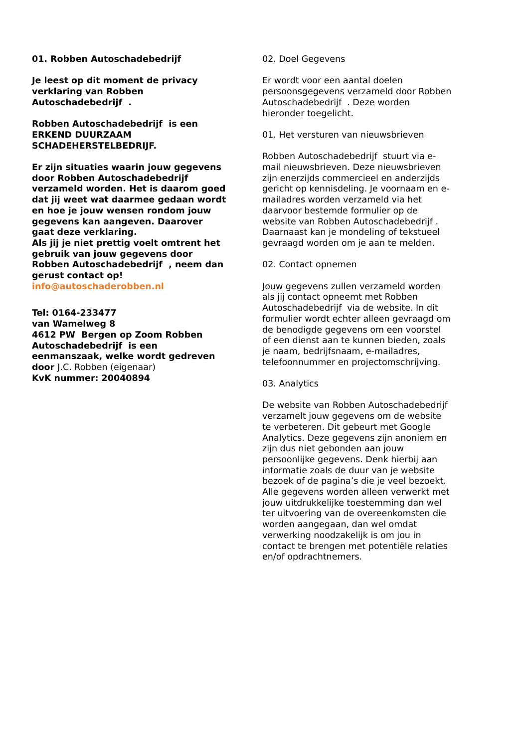01. Robben Autoschadebedrijf
Je leest op dit moment de privacy verklaring van Robben Autoschadebedrijf .
Robben Autoschadebedrijf is een ERKEND DUURZAAM SCHADEHERSTELBEDRIJF.
Er zijn situaties waarin jouw gegevens door Robben Autoschadebedrijf verzameld worden. Het is daarom goed dat jij weet wat daarmee gedaan wordt en hoe je jouw wensen rondom jouw gegevens kan aangeven. Daarover gaat deze verklaring.
Als jij je niet prettig voelt omtrent het gebruik van jouw gegevens door Robben Autoschadebedrijf , neem dan gerust contact op!
info@autoschaderobben.nl
Tel: 0164-233477
van Wamelweg 8
4612 PW Bergen op Zoom Robben Autoschadebedrijf is een eenmanszaak, welke wordt gedreven door J.C. Robben (eigenaar)
KvK nummer: 20040894
02. Doel Gegevens
Er wordt voor een aantal doelen persoonsgegevens verzameld door Robben Autoschadebedrijf . Deze worden hieronder toegelicht.
01. Het versturen van nieuwsbrieven
Robben Autoschadebedrijf stuurt via e-mail nieuwsbrieven. Deze nieuwsbrieven zijn enerzijds commercieel en anderzijds gericht op kennisdeling. Je voornaam en e-mailadres worden verzameld via het daarvoor bestemde formulier op de website van Robben Autoschadebedrijf . Daarnaast kan je mondeling of tekstueel gevraagd worden om je aan te melden.
02. Contact opnemen
Jouw gegevens zullen verzameld worden als jij contact opneemt met Robben Autoschadebedrijf via de website. In dit formulier wordt echter alleen gevraagd om de benodigde gegevens om een voorstel of een dienst aan te kunnen bieden, zoals je naam, bedrijfsnaam, e-mailadres, telefoonnummer en projectomschrijving.
03. Analytics
De website van Robben Autoschadebedrijf verzamelt jouw gegevens om de website te verbeteren. Dit gebeurt met Google Analytics. Deze gegevens zijn anoniem en zijn dus niet gebonden aan jouw persoonlijke gegevens. Denk hierbij aan informatie zoals de duur van je website bezoek of de pagina’s die je veel bezoekt.
Alle gegevens worden alleen verwerkt met jouw uitdrukkelijke toestemming dan wel ter uitvoering van de overeenkomsten die worden aangegaan, dan wel omdat verwerking noodzakelijk is om jou in contact te brengen met potentiële relaties en/of opdrachtnemers.